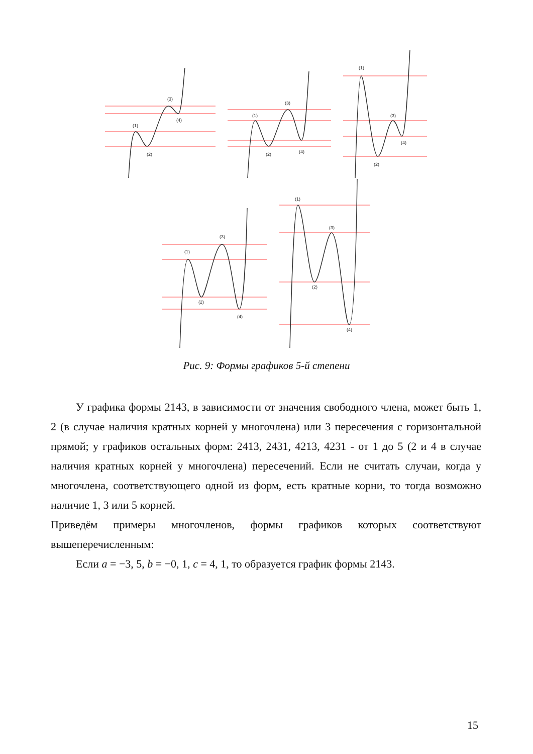(1)
(2)
(3)
(4)
(1)
(2)
(3)
(4)
(1)
(2)
(3)
(4)
(1)
(2)
(3)
(4)
(1)
(2)
(3)
(4)
Рис. 9: Формы графиков 5-й степени
У графика формы 2143, в зависимости от значения свободного члена, может быть 1, 2 (в случае наличия кратных корней у многочлена) или 3 пересечения с горизонтальной прямой; у графиков остальных форм: 2413, 2431, 4213, 4231 - от 1 до 5 (2 и 4 в случае наличия кратных корней у многочлена) пересечений. Если не считать случаи, когда у многочлена, соответствующего одной из форм, есть кратные корни, то тогда возможно наличие 1, 3 или 5 корней.
Приведём примеры многочленов, формы графиков которых соответствуют вышеперечисленным:
Если a = −3, 5, b = −0, 1, c = 4, 1, то образуется график формы 2143.
15